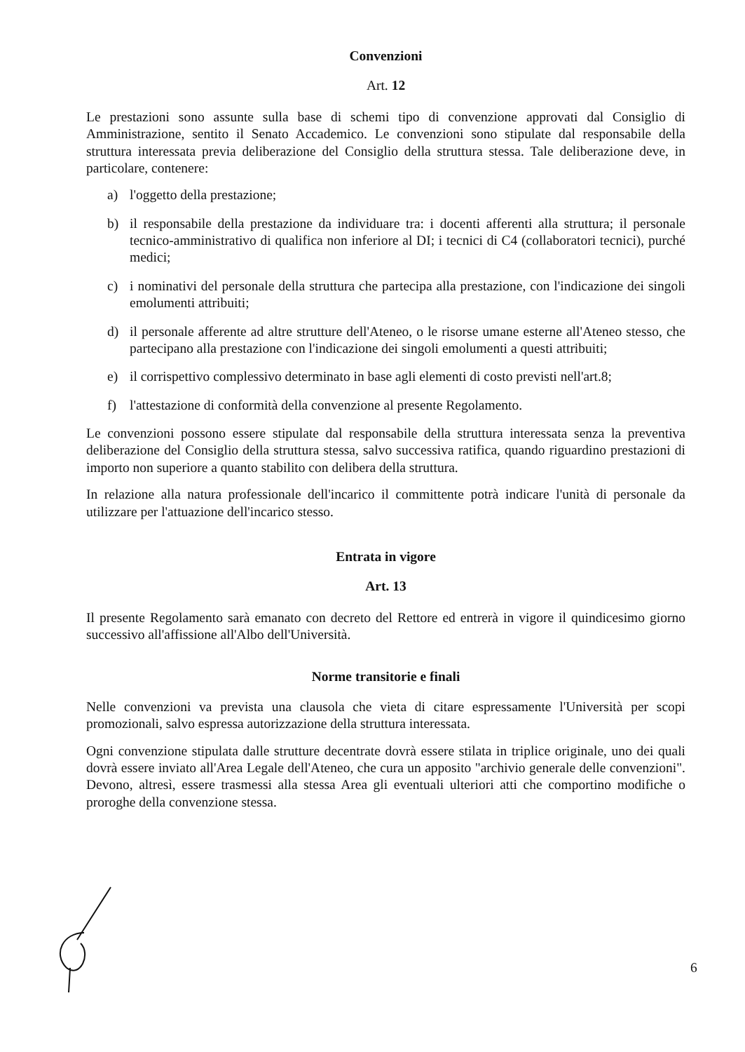Convenzioni
Art. 12
Le prestazioni sono assunte sulla base di schemi tipo di convenzione approvati dal Consiglio di Amministrazione, sentito il Senato Accademico. Le convenzioni sono stipulate dal responsabile della struttura interessata previa deliberazione del Consiglio della struttura stessa. Tale deliberazione deve, in particolare, contenere:
a) l'oggetto della prestazione;
b) il responsabile della prestazione da individuare tra: i docenti afferenti alla struttura; il personale tecnico-amministrativo di qualifica non inferiore al DI; i tecnici di C4 (collaboratori tecnici), purché medici;
c) i nominativi del personale della struttura che partecipa alla prestazione, con l'indicazione dei singoli emolumenti attribuiti;
d) il personale afferente ad altre strutture dell'Ateneo, o le risorse umane esterne all'Ateneo stesso, che partecipano alla prestazione con l'indicazione dei singoli emolumenti a questi attribuiti;
e) il corrispettivo complessivo determinato in base agli elementi di costo previsti nell'art.8;
f) l'attestazione di conformità della convenzione al presente Regolamento.
Le convenzioni possono essere stipulate dal responsabile della struttura interessata senza la preventiva deliberazione del Consiglio della struttura stessa, salvo successiva ratifica, quando riguardino prestazioni di importo non superiore a quanto stabilito con delibera della struttura.
In relazione alla natura professionale dell'incarico il committente potrà indicare l'unità di personale da utilizzare per l'attuazione dell'incarico stesso.
Entrata in vigore
Art. 13
Il presente Regolamento sarà emanato con decreto del Rettore ed entrerà in vigore il quindicesimo giorno successivo all'affissione all'Albo dell'Università.
Norme transitorie e finali
Nelle convenzioni va prevista una clausola che vieta di citare espressamente l'Università per scopi promozionali, salvo espressa autorizzazione della struttura interessata.
Ogni convenzione stipulata dalle strutture decentrate dovrà essere stilata in triplice originale, uno dei quali dovrà essere inviato all'Area Legale dell'Ateneo, che cura un apposito "archivio generale delle convenzioni". Devono, altresì, essere trasmessi alla stessa Area gli eventuali ulteriori atti che comportino modifiche o proroghe della convenzione stessa.
6